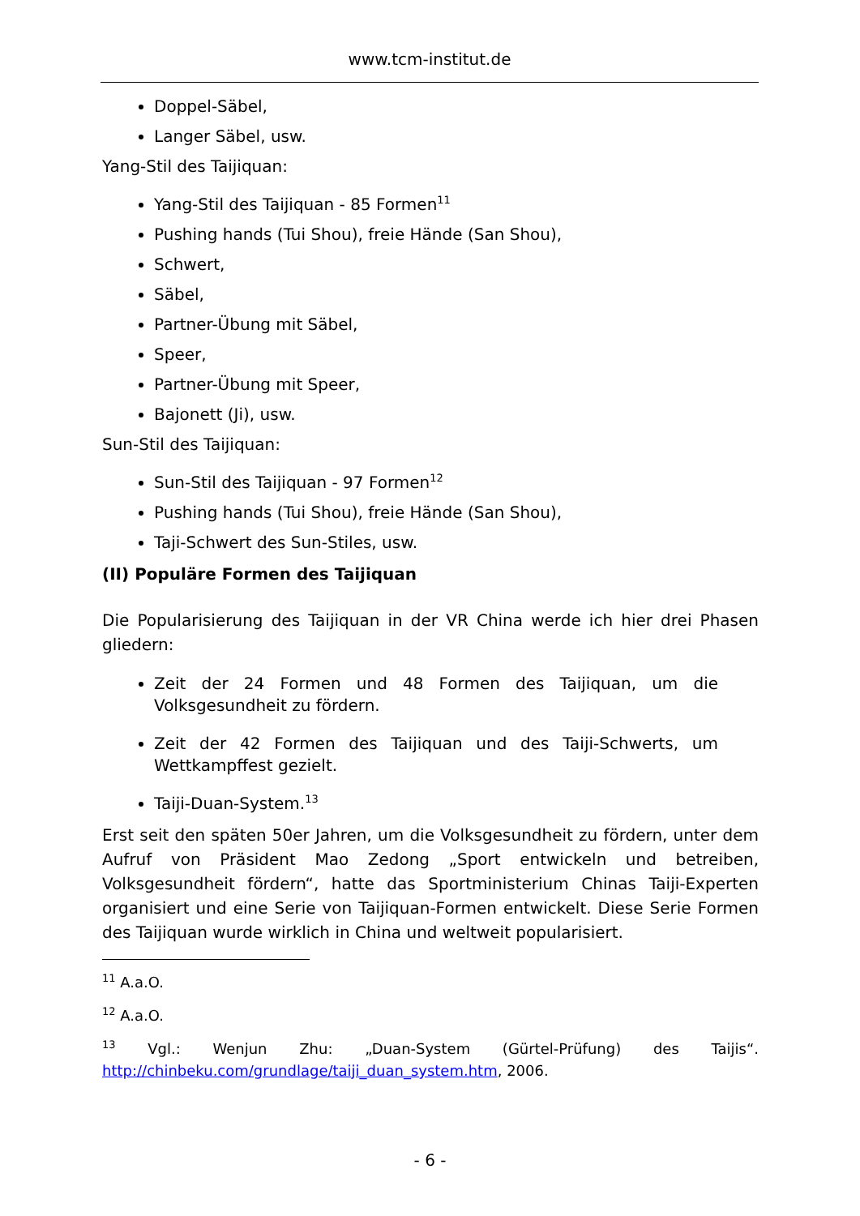www.tcm-institut.de
Doppel-Säbel,
Langer Säbel, usw.
Yang-Stil des Taijiquan:
Yang-Stil des Taijiquan - 85 Formen<sup>11</sup>
Pushing hands (Tui Shou), freie Hände (San Shou),
Schwert,
Säbel,
Partner-Übung mit Säbel,
Speer,
Partner-Übung mit Speer,
Bajonett (Ji), usw.
Sun-Stil des Taijiquan:
Sun-Stil des Taijiquan - 97 Formen<sup>12</sup>
Pushing hands (Tui Shou), freie Hände (San Shou),
Taji-Schwert des Sun-Stiles, usw.
(II) Populäre Formen des Taijiquan
Die Popularisierung des Taijiquan in der VR China werde ich hier drei Phasen gliedern:
Zeit der 24 Formen und 48 Formen des Taijiquan, um die Volksgesundheit zu fördern.
Zeit der 42 Formen des Taijiquan und des Taiji-Schwerts, um Wettkampffest gezielt.
Taiji-Duan-System.<sup>13</sup>
Erst seit den späten 50er Jahren, um die Volksgesundheit zu fördern, unter dem Aufruf von Präsident Mao Zedong „Sport entwickeln und betreiben, Volksgesundheit fördern“, hatte das Sportministerium Chinas Taiji-Experten organisiert und eine Serie von Taijiquan-Formen entwickelt. Diese Serie Formen des Taijiquan wurde wirklich in China und weltweit popularisiert.
<sup>11</sup> A.a.O.
<sup>12</sup> A.a.O.
<sup>13</sup> Vgl.: Wenjun Zhu: „Duan-System (Gürtel-Prüfung) des Taijis“. http://chinbeku.com/grundlage/taiji_duan_system.htm, 2006.
- 6 -